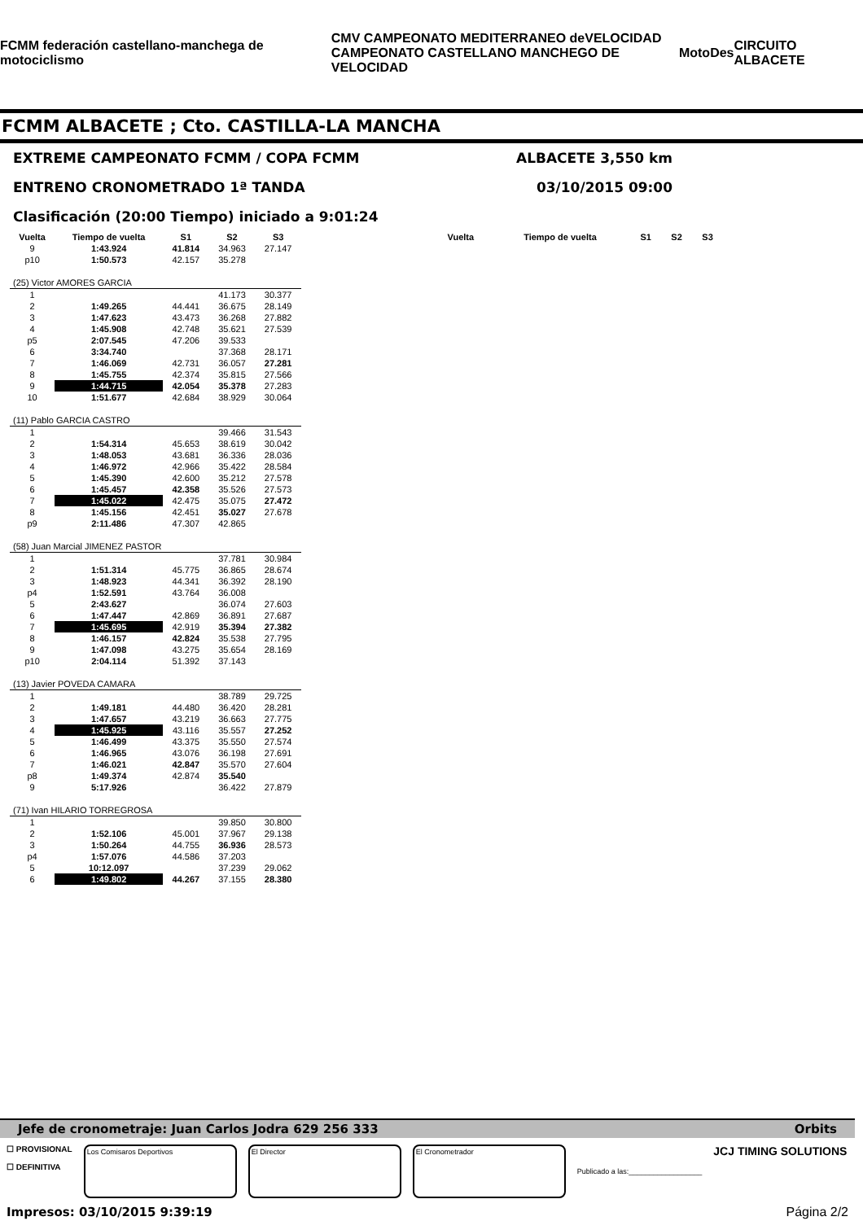FCMM federación castellano-manchega de motociclismo CMV CAMPEONATO MEDITERRANEO deVELOCIDAD
CAMPEONATO CASTELLANO MANCHEGO DE VELOCIDAD MotoDes CIRCUITO ALBACETE
FCMM ALBACETE ; Cto. CASTILLA-LA MANCHA
EXTREME CAMPEONATO FCMM / COPA FCMM ALBACETE 3,550 km
ENTRENO CRONOMETRADO 1ª TANDA 03/10/2015 09:00
Clasificación (20:00 Tiempo) iniciado a 9:01:24
| Vuelta | Tiempo de vuelta | S1 | S2 | S3 |
| --- | --- | --- | --- | --- |
| 9 | 1:43.924 | 41.814 | 34.963 | 27.147 |
| p10 | 1:50.573 | 42.157 | 35.278 | |
| (25) Victor AMORES GARCIA | | | | |
| 1 | | | 41.173 | 30.377 |
| 2 | 1:49.265 | 44.441 | 36.675 | 28.149 |
| 3 | 1:47.623 | 43.473 | 36.268 | 27.882 |
| 4 | 1:45.908 | 42.748 | 35.621 | 27.539 |
| p5 | 2:07.545 | 47.206 | 39.533 | |
| 6 | 3:34.740 | | 37.368 | 28.171 |
| 7 | 1:46.069 | 42.731 | 36.057 | 27.281 |
| 8 | 1:45.755 | 42.374 | 35.815 | 27.566 |
| 9 | 1:44.715 | 42.054 | 35.378 | 27.283 |
| 10 | 1:51.677 | 42.684 | 38.929 | 30.064 |
| (11) Pablo GARCIA CASTRO | | | | |
| 1 | | | 39.466 | 31.543 |
| 2 | 1:54.314 | 45.653 | 38.619 | 30.042 |
| 3 | 1:48.053 | 43.681 | 36.336 | 28.036 |
| 4 | 1:46.972 | 42.966 | 35.422 | 28.584 |
| 5 | 1:45.390 | 42.600 | 35.212 | 27.578 |
| 6 | 1:45.457 | 42.358 | 35.526 | 27.573 |
| 7 | 1:45.022 | 42.475 | 35.075 | 27.472 |
| 8 | 1:45.156 | 42.451 | 35.027 | 27.678 |
| p9 | 2:11.486 | 47.307 | 42.865 | |
| (58) Juan Marcial JIMENEZ PASTOR | | | | |
| 1 | | | 37.781 | 30.984 |
| 2 | 1:51.314 | 45.775 | 36.865 | 28.674 |
| 3 | 1:48.923 | 44.341 | 36.392 | 28.190 |
| p4 | 1:52.591 | 43.764 | 36.008 | |
| 5 | 2:43.627 | | 36.074 | 27.603 |
| 6 | 1:47.447 | 42.869 | 36.891 | 27.687 |
| 7 | 1:45.695 | 42.919 | 35.394 | 27.382 |
| 8 | 1:46.157 | 42.824 | 35.538 | 27.795 |
| 9 | 1:47.098 | 43.275 | 35.654 | 28.169 |
| p10 | 2:04.114 | 51.392 | 37.143 | |
| (13) Javier POVEDA CAMARA | | | | |
| 1 | | | 38.789 | 29.725 |
| 2 | 1:49.181 | 44.480 | 36.420 | 28.281 |
| 3 | 1:47.657 | 43.219 | 36.663 | 27.775 |
| 4 | 1:45.925 | 43.116 | 35.557 | 27.252 |
| 5 | 1:46.499 | 43.375 | 35.550 | 27.574 |
| 6 | 1:46.965 | 43.076 | 36.198 | 27.691 |
| 7 | 1:46.021 | 42.847 | 35.570 | 27.604 |
| p8 | 1:49.374 | 42.874 | 35.540 | |
| 9 | 5:17.926 | | 36.422 | 27.879 |
| (71) Ivan HILARIO TORREGROSA | | | | |
| 1 | | | 39.850 | 30.800 |
| 2 | 1:52.106 | 45.001 | 37.967 | 29.138 |
| 3 | 1:50.264 | 44.755 | 36.936 | 28.573 |
| p4 | 1:57.076 | 44.586 | 37.203 | |
| 5 | 10:12.097 | | 37.239 | 29.062 |
| 6 | 1:49.802 | 44.267 | 37.155 | 28.380 |
| Vuelta | Tiempo de vuelta | S1 | S2 | S3 |
| --- | --- | --- | --- | --- |
Jefe de cronometraje: Juan Carlos Jodra 629 256 333 Orbits
☐ PROVISIONAL
☐ DEFINITIVA
Los Comisaros Deportivos El Director El Cronometrador
Publicado a las:__________________ JCJ TIMING SOLUTIONS
Impresos: 03/10/2015 9:39:19 Página 2/2